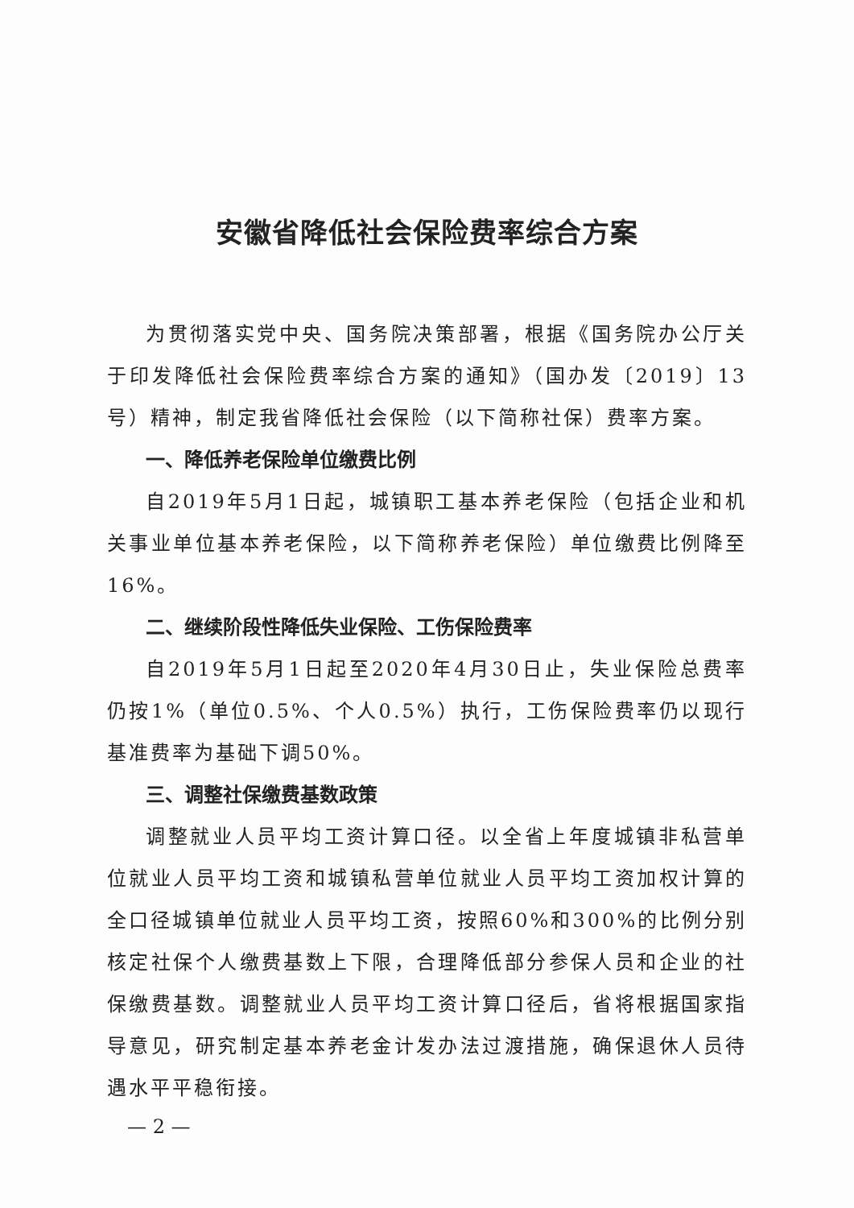安徽省降低社会保险费率综合方案
为贯彻落实党中央、国务院决策部署，根据《国务院办公厅关于印发降低社会保险费率综合方案的通知》（国办发〔2019〕13号）精神，制定我省降低社会保险（以下简称社保）费率方案。
一、降低养老保险单位缴费比例
自2019年5月1日起，城镇职工基本养老保险（包括企业和机关事业单位基本养老保险，以下简称养老保险）单位缴费比例降至16%。
二、继续阶段性降低失业保险、工伤保险费率
自2019年5月1日起至2020年4月30日止，失业保险总费率仍按1%（单位0.5%、个人0.5%）执行，工伤保险费率仍以现行基准费率为基础下调50%。
三、调整社保缴费基数政策
调整就业人员平均工资计算口径。以全省上年度城镇非私营单位就业人员平均工资和城镇私营单位就业人员平均工资加权计算的全口径城镇单位就业人员平均工资，按照60%和300%的比例分别核定社保个人缴费基数上下限，合理降低部分参保人员和企业的社保缴费基数。调整就业人员平均工资计算口径后，省将根据国家指导意见，研究制定基本养老金计发办法过渡措施，确保退休人员待遇水平平稳衔接。
— 2 —